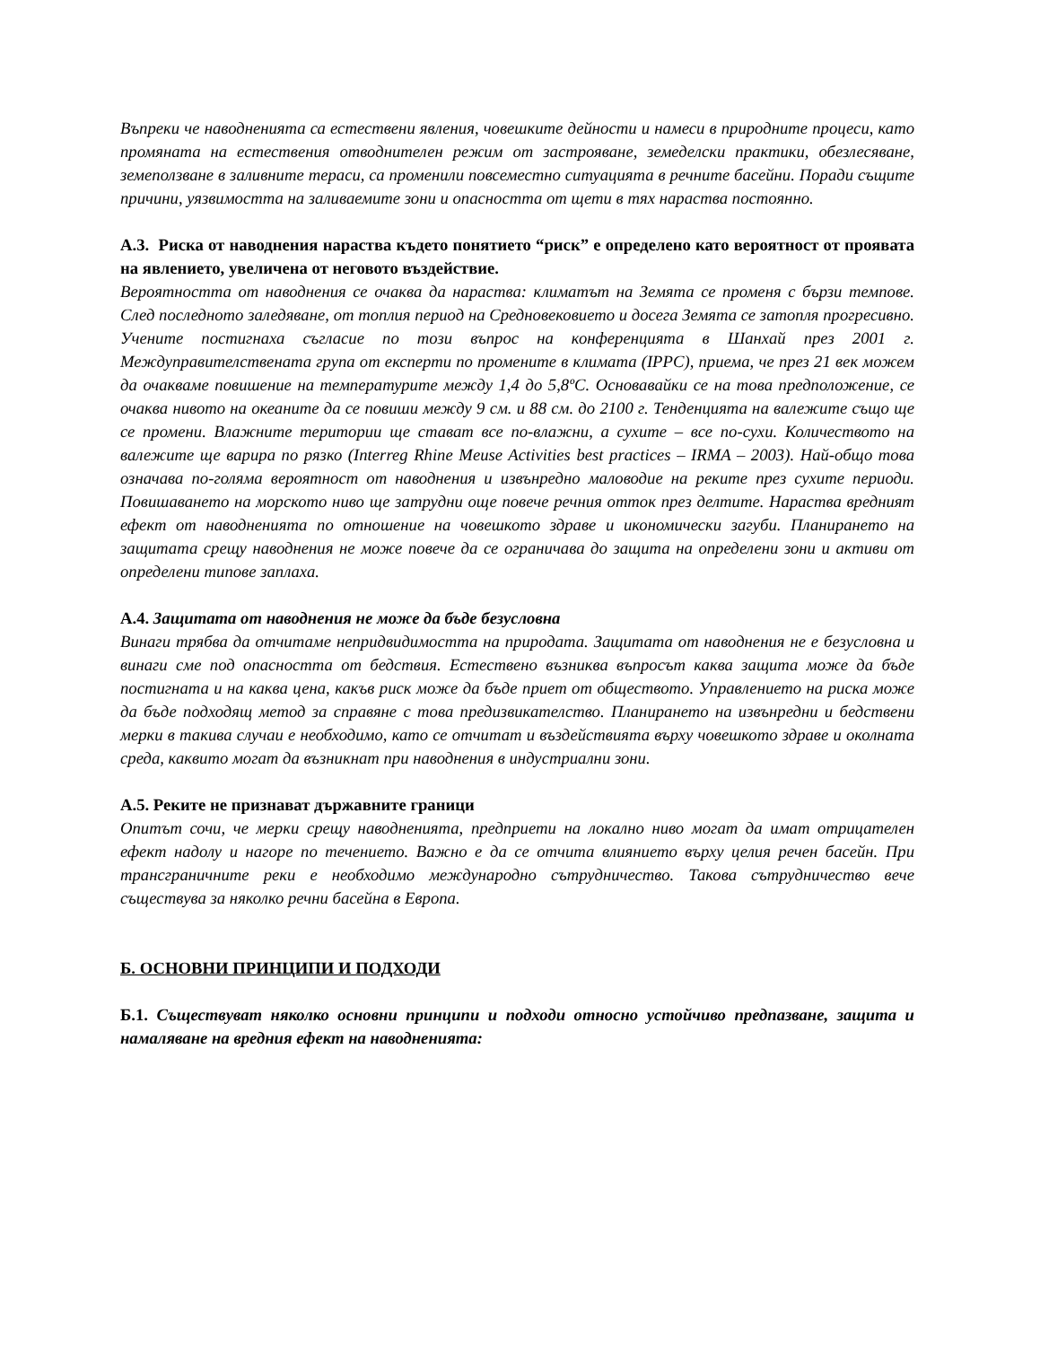Въпреки че наводненията са естествени явления, човешките дейности и намеси в природните процеси, като промяната на естествения отводнителен режим от застрояване, земеделски практики, обезлесяване, земеползване в заливните тераси, са променили повсеместно ситуацията в речните басейни. Поради същите причини, уязвимостта на заливаемите зони и опасността от щети в тях нараства постоянно.
А.3. Риска от наводнения нараства където понятието “риск” е определено като вероятност от проявата на явлението, увеличена от неговото въздействие.
Вероятността от наводнения се очаква да нараства: климатът на Земята се променя с бързи темпове. След последното заледяване, от топлия период на Средновековието и досега Земята се затопля прогресивно. Учените постигнаха съгласие по този въпрос на конференцията в Шанхай през 2001 г. Междуправителствената група от експерти по промените в климата (IPPC), приема, че през 21 век можем да очакваме повишение на температурите между 1,4 до 5,8ºC. Основавайки се на това предположение, се очаква нивото на океаните да се повиши между 9 см. и 88 см. до 2100 г. Тенденцията на валежите също ще се промени. Влажните територии ще стават все по-влажни, а сухите – все по-сухи. Количеството на валежите ще варира по рязко (Interreg Rhine Meuse Activities best practices – IRMA – 2003). Най-общо това означава по-голяма вероятност от наводнения и извънредно маловодие на реките през сухите периоди. Повишаването на морското ниво ще затрудни още повече речния отток през делтите. Нараства вредният ефект от наводненията по отношение на човешкото здраве и икономически загуби. Планирането на защитата срещу наводнения не може повече да се ограничава до защита на определени зони и активи от определени типове заплаха.
А.4. Защитата от наводнения не може да бъде безусловна
Винаги трябва да отчитаме непридвидимостта на природата. Защитата от наводнения не е безусловна и винаги сме под опасността от бедствия. Естествено възниква въпросът каква защита може да бъде постигната и на каква цена, какъв риск може да бъде приет от обществото. Управлението на риска може да бъде подходящ метод за справяне с това предизвикателство. Планирането на извънредни и бедствени мерки в такива случаи е необходимо, като се отчитат и въздействията върху човешкото здраве и околната среда, каквито могат да възникнат при наводнения в индустриални зони.
А.5. Реките не признават държавните граници
Опитът сочи, че мерки срещу наводненията, предприети на локално ниво могат да имат отрицателен ефект надолу и нагоре по течението. Важно е да се отчита влиянието върху целия речен басейн. При трансграничните реки е необходимо международно сътрудничество. Такова сътрудничество вече съществува за няколко речни басейна в Европа.
Б. ОСНОВНИ ПРИНЦИПИ И ПОДХОДИ
Б.1. Съществуват няколко основни принципи и подходи относно устойчиво предпазване, защита и намаляване на вредния ефект на наводненията: